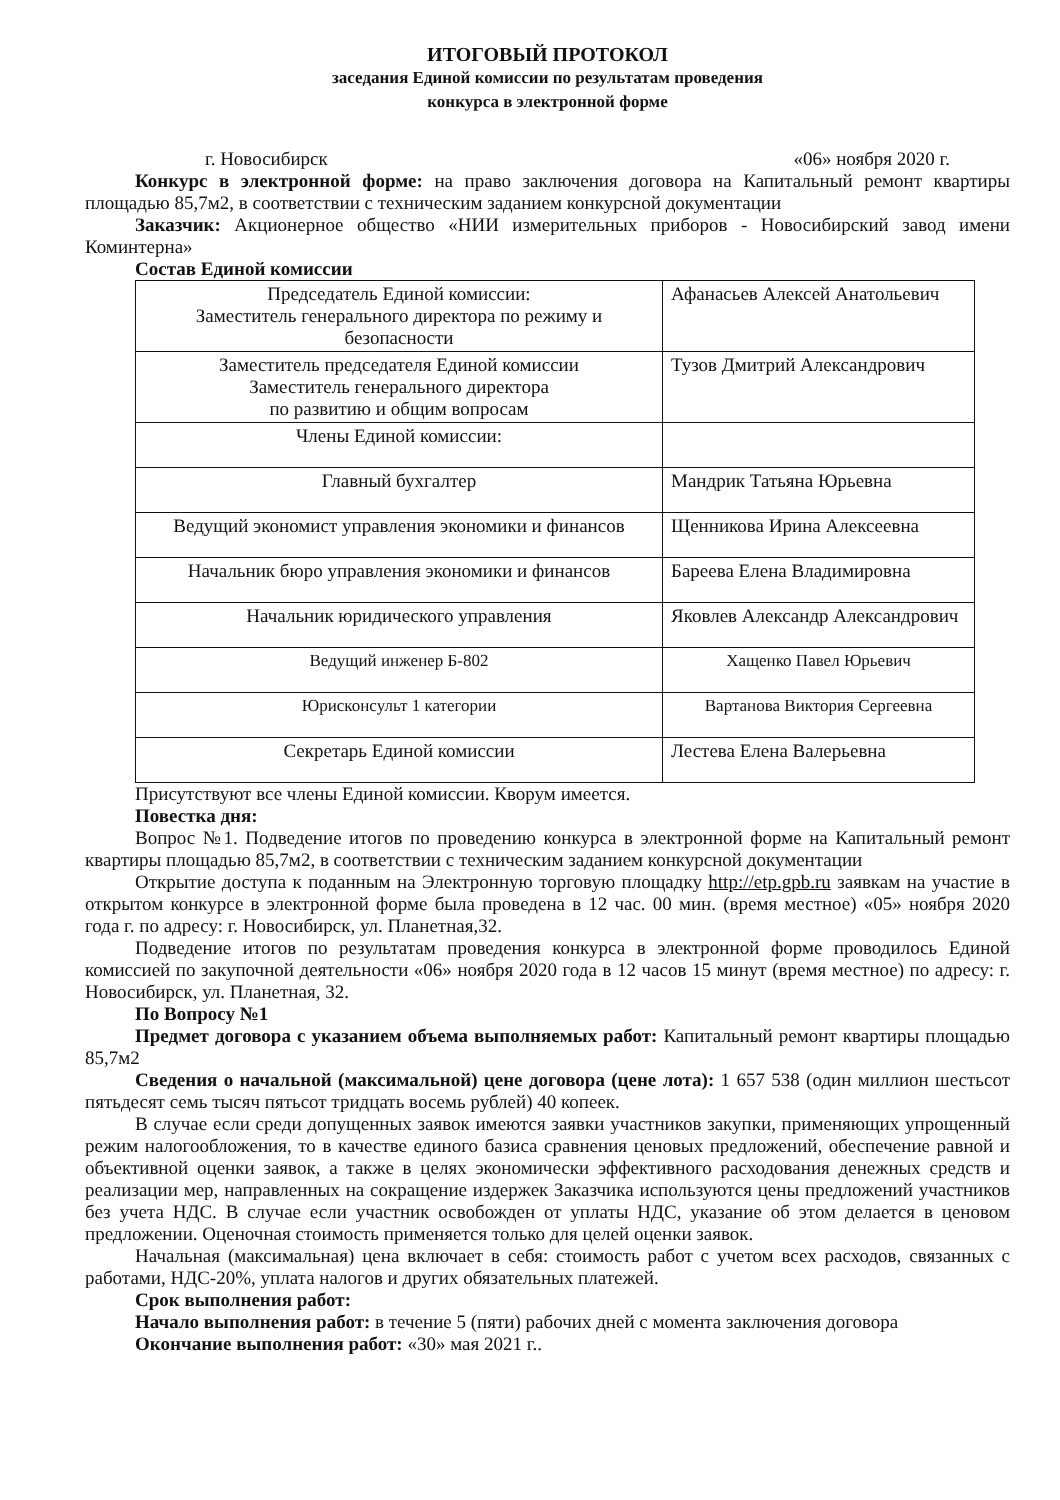ИТОГОВЫЙ ПРОТОКОЛ
заседания Единой комиссии по результатам проведения
конкурса в электронной форме
г. Новосибирск «06» ноября 2020 г.
Конкурс в электронной форме: на право заключения договора на Капитальный ремонт квартиры площадью 85,7м2, в соответствии с техническим заданием конкурсной документации
Заказчик: Акционерное общество «НИИ измерительных приборов - Новосибирский завод имени Коминтерна»
Состав Единой комиссии
| Председатель Единой комиссии: Заместитель генерального директора по режиму и безопасности | Афанасьев Алексей Анатольевич |
| Заместитель председателя Единой комиссии Заместитель генерального директора по развитию и общим вопросам | Тузов Дмитрий Александрович |
| Члены Единой комиссии: | |
| Главный бухгалтер | Мандрик Татьяна Юрьевна |
| Ведущий экономист управления экономики и финансов | Щенникова Ирина Алексеевна |
| Начальник бюро управления экономики и финансов | Бареева Елена Владимировна |
| Начальник юридического управления | Яковлев Александр Александрович |
| Ведущий инженер Б-802 | Хащенко Павел Юрьевич |
| Юрисконсульт 1 категории | Вартанова Виктория Сергеевна |
| Секретарь Единой комиссии | Лестева Елена Валерьевна |
Присутствуют все члены Единой комиссии. Кворум имеется.
Повестка дня:
Вопрос №1. Подведение итогов по проведению конкурса в электронной форме на Капитальный ремонт квартиры площадью 85,7м2, в соответствии с техническим заданием конкурсной документации
Открытие доступа к поданным на Электронную торговую площадку http://etp.gpb.ru заявкам на участие в открытом конкурсе в электронной форме была проведена в 12 час. 00 мин. (время местное) «05» ноября 2020 года г. по адресу: г. Новосибирск, ул. Планетная,32.
Подведение итогов по результатам проведения конкурса в электронной форме проводилось Единой комиссией по закупочной деятельности «06» ноября 2020 года в 12 часов 15 минут (время местное) по адресу: г. Новосибирск, ул. Планетная, 32.
По Вопросу №1
Предмет договора с указанием объема выполняемых работ: Капитальный ремонт квартиры площадью 85,7м2
Сведения о начальной (максимальной) цене договора (цене лота): 1 657 538 (один миллион шестьсот пятьдесят семь тысяч пятьсот тридцать восемь рублей) 40 копеек.
В случае если среди допущенных заявок имеются заявки участников закупки, применяющих упрощенный режим налогообложения, то в качестве единого базиса сравнения ценовых предложений, обеспечение равной и объективной оценки заявок, а также в целях экономически эффективного расходования денежных средств и реализации мер, направленных на сокращение издержек Заказчика используются цены предложений участников без учета НДС. В случае если участник освобожден от уплаты НДС, указание об этом делается в ценовом предложении. Оценочная стоимость применяется только для целей оценки заявок.
Начальная (максимальная) цена включает в себя: стоимость работ с учетом всех расходов, связанных с работами, НДС-20%, уплата налогов и других обязательных платежей.
Срок выполнения работ:
Начало выполнения работ: в течение 5 (пяти) рабочих дней с момента заключения договора
Окончание выполнения работ: «30» мая 2021 г..